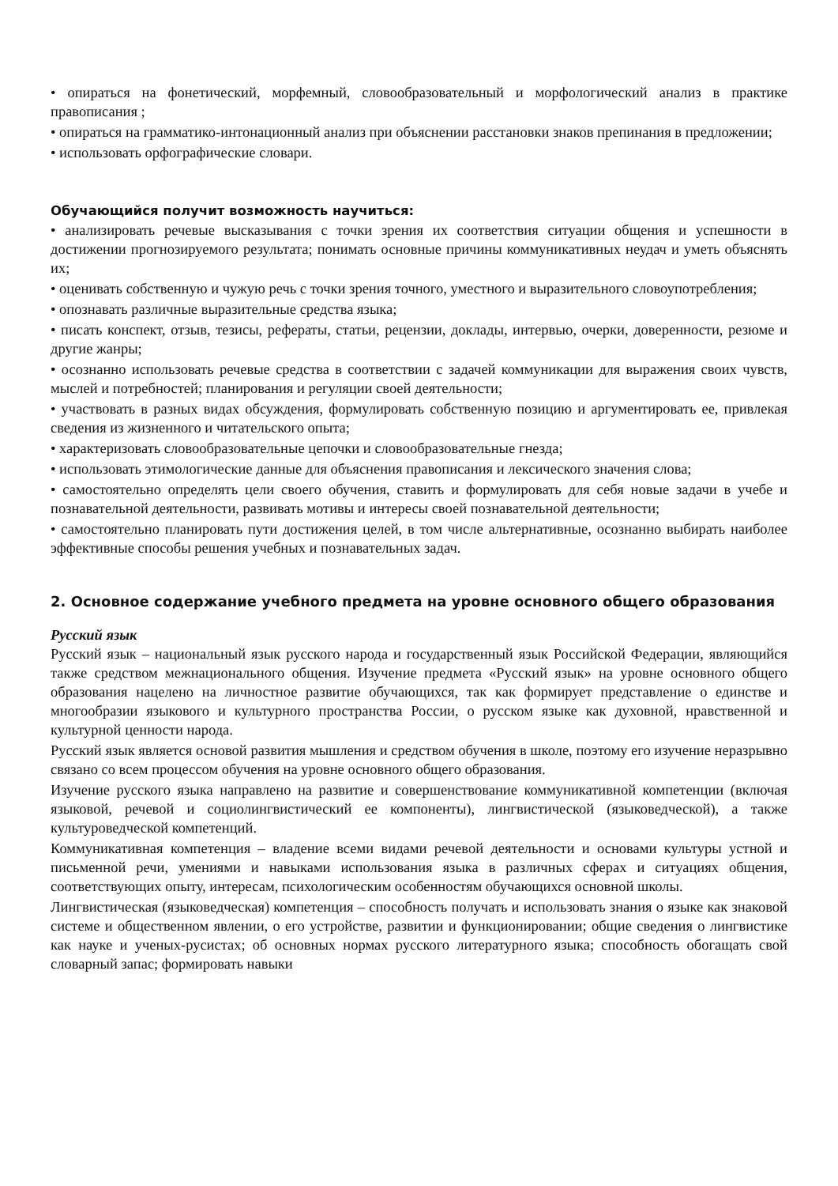• опираться на фонетический, морфемный, словообразовательный и морфологический анализ в практике правописания ;
• опираться на грамматико-интонационный анализ при объяснении расстановки знаков препинания в предложении;
• использовать орфографические словари.
Обучающийся получит возможность научиться:
• анализировать речевые высказывания с точки зрения их соответствия ситуации общения и успешности в достижении прогнозируемого результата; понимать основные причины коммуникативных неудач и уметь объяснять их;
• оценивать собственную и чужую речь с точки зрения точного, уместного и выразительного словоупотребления;
• опознавать различные выразительные средства языка;
• писать конспект, отзыв, тезисы, рефераты, статьи, рецензии, доклады, интервью, очерки, доверенности, резюме и другие жанры;
• осознанно использовать речевые средства в соответствии с задачей коммуникации для выражения своих чувств, мыслей и потребностей; планирования и регуляции своей деятельности;
• участвовать в разных видах обсуждения, формулировать собственную позицию и аргументировать ее, привлекая сведения из жизненного и читательского опыта;
• характеризовать словообразовательные цепочки и словообразовательные гнезда;
• использовать этимологические данные для объяснения правописания и лексического значения слова;
• самостоятельно определять цели своего обучения, ставить и формулировать для себя новые задачи в учебе и познавательной деятельности, развивать мотивы и интересы своей познавательной деятельности;
• самостоятельно планировать пути достижения целей, в том числе альтернативные, осознанно выбирать наиболее эффективные способы решения учебных и познавательных задач.
2. Основное содержание учебного предмета на уровне основного общего образования
Русский язык
Русский язык – национальный язык русского народа и государственный язык Российской Федерации, являющийся также средством межнационального общения. Изучение предмета «Русский язык» на уровне основного общего образования нацелено на личностное развитие обучающихся, так как формирует представление о единстве и многообразии языкового и культурного пространства России, о русском языке как духовной, нравственной и культурной ценности народа.
Русский язык является основой развития мышления и средством обучения в школе, поэтому его изучение неразрывно связано со всем процессом обучения на уровне основного общего образования.
Изучение русского языка направлено на развитие и совершенствование коммуникативной компетенции (включая языковой, речевой и социолингвистический ее компоненты), лингвистической (языковедческой), а также культуроведческой компетенций.
Коммуникативная компетенция – владение всеми видами речевой деятельности и основами культуры устной и письменной речи, умениями и навыками использования языка в различных сферах и ситуациях общения, соответствующих опыту, интересам, психологическим особенностям обучающихся основной школы.
Лингвистическая (языковедческая) компетенция – способность получать и использовать знания о языке как знаковой системе и общественном явлении, о его устройстве, развитии и функционировании; общие сведения о лингвистике как науке и ученых-русистах; об основных нормах русского литературного языка; способность обогащать свой словарный запас; формировать навыки